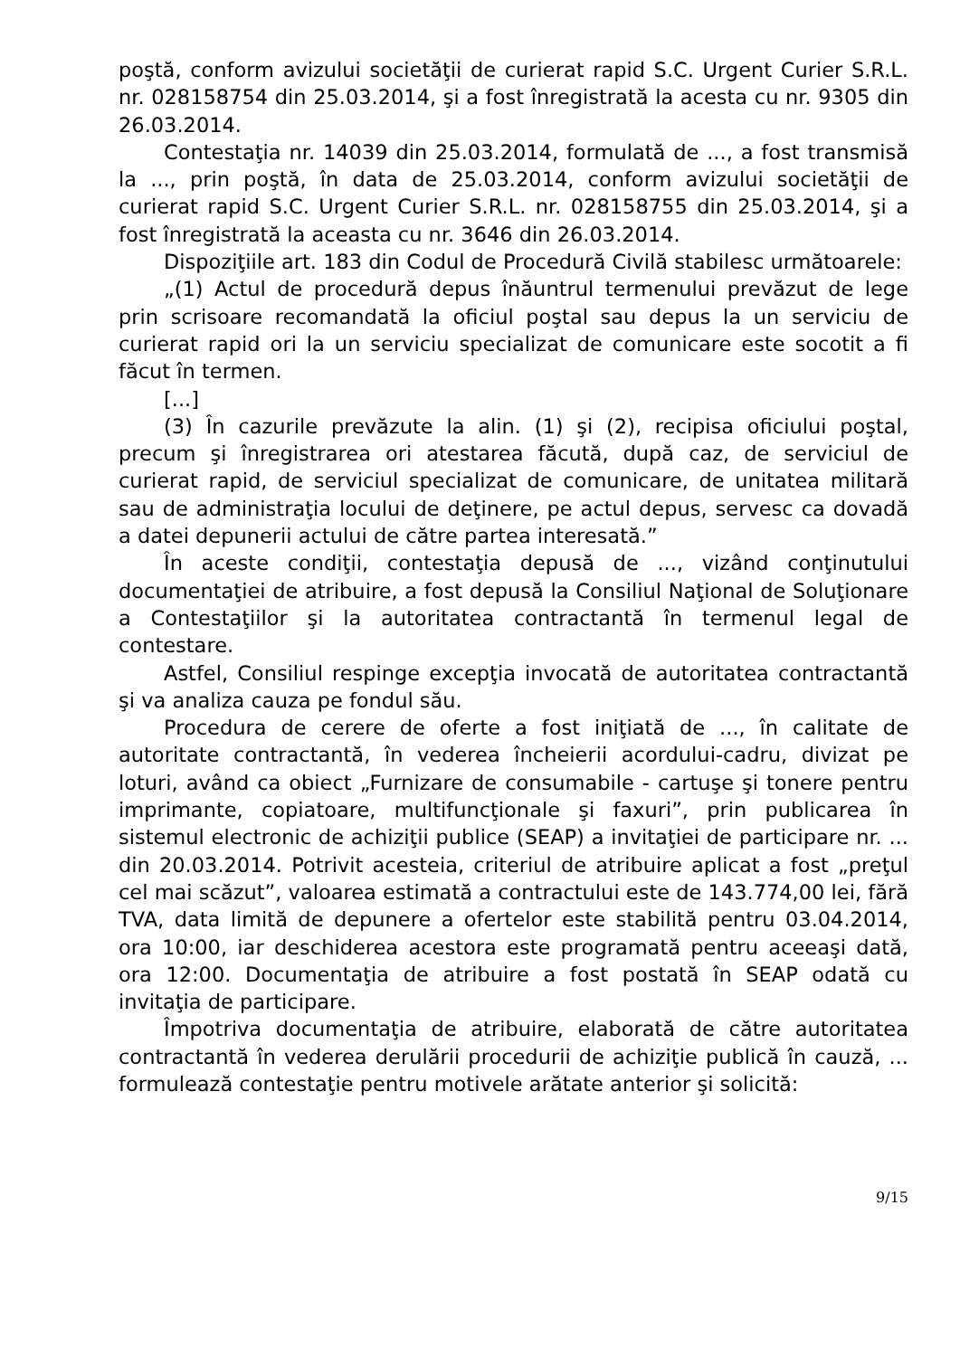poştă, conform avizului societăţii de curierat rapid S.C. Urgent Curier S.R.L. nr. 028158754 din 25.03.2014, şi a fost înregistrată la acesta cu nr. 9305 din 26.03.2014.
Contestaţia nr. 14039 din 25.03.2014, formulată de ..., a fost transmisă la ..., prin poştă, în data de 25.03.2014, conform avizului societăţii de curierat rapid S.C. Urgent Curier S.R.L. nr. 028158755 din 25.03.2014, şi a fost înregistrată la aceasta cu nr. 3646 din 26.03.2014.
Dispoziţiile art. 183 din Codul de Procedură Civilă stabilesc următoarele:
„(1) Actul de procedură depus înăuntrul termenului prevăzut de lege prin scrisoare recomandată la oficiul poştal sau depus la un serviciu de curierat rapid ori la un serviciu specializat de comunicare este socotit a fi făcut în termen.
[...]
(3) În cazurile prevăzute la alin. (1) şi (2), recipisa oficiului poştal, precum şi înregistrarea ori atestarea făcută, după caz, de serviciul de curierat rapid, de serviciul specializat de comunicare, de unitatea militară sau de administraţia locului de deţinere, pe actul depus, servesc ca dovadă a datei depunerii actului de către partea interesată.”
În aceste condiţii, contestaţia depusă de ..., vizând conţinutului documentaţiei de atribuire, a fost depusă la Consiliul Naţional de Soluţionare a Contestaţiilor şi la autoritatea contractantă în termenul legal de contestare.
Astfel, Consiliul respinge excepţia invocată de autoritatea contractantă şi va analiza cauza pe fondul său.
Procedura de cerere de oferte a fost iniţiată de ..., în calitate de autoritate contractantă, în vederea încheierii acordului-cadru, divizat pe loturi, având ca obiect „Furnizare de consumabile - cartuşe şi tonere pentru imprimante, copiatoare, multifuncţionale şi faxuri”, prin publicarea în sistemul electronic de achiziţii publice (SEAP) a invitaţiei de participare nr. ... din 20.03.2014. Potrivit acesteia, criteriul de atribuire aplicat a fost „preţul cel mai scăzut”, valoarea estimată a contractului este de 143.774,00 lei, fără TVA, data limită de depunere a ofertelor este stabilită pentru 03.04.2014, ora 10:00, iar deschiderea acestora este programată pentru aceeaşi dată, ora 12:00. Documentaţia de atribuire a fost postată în SEAP odată cu invitaţia de participare.
Împotriva documentaţia de atribuire, elaborată de către autoritatea contractantă în vederea derulării procedurii de achiziţie publică în cauză, ... formulează contestaţie pentru motivele arătate anterior şi solicită:
9/15